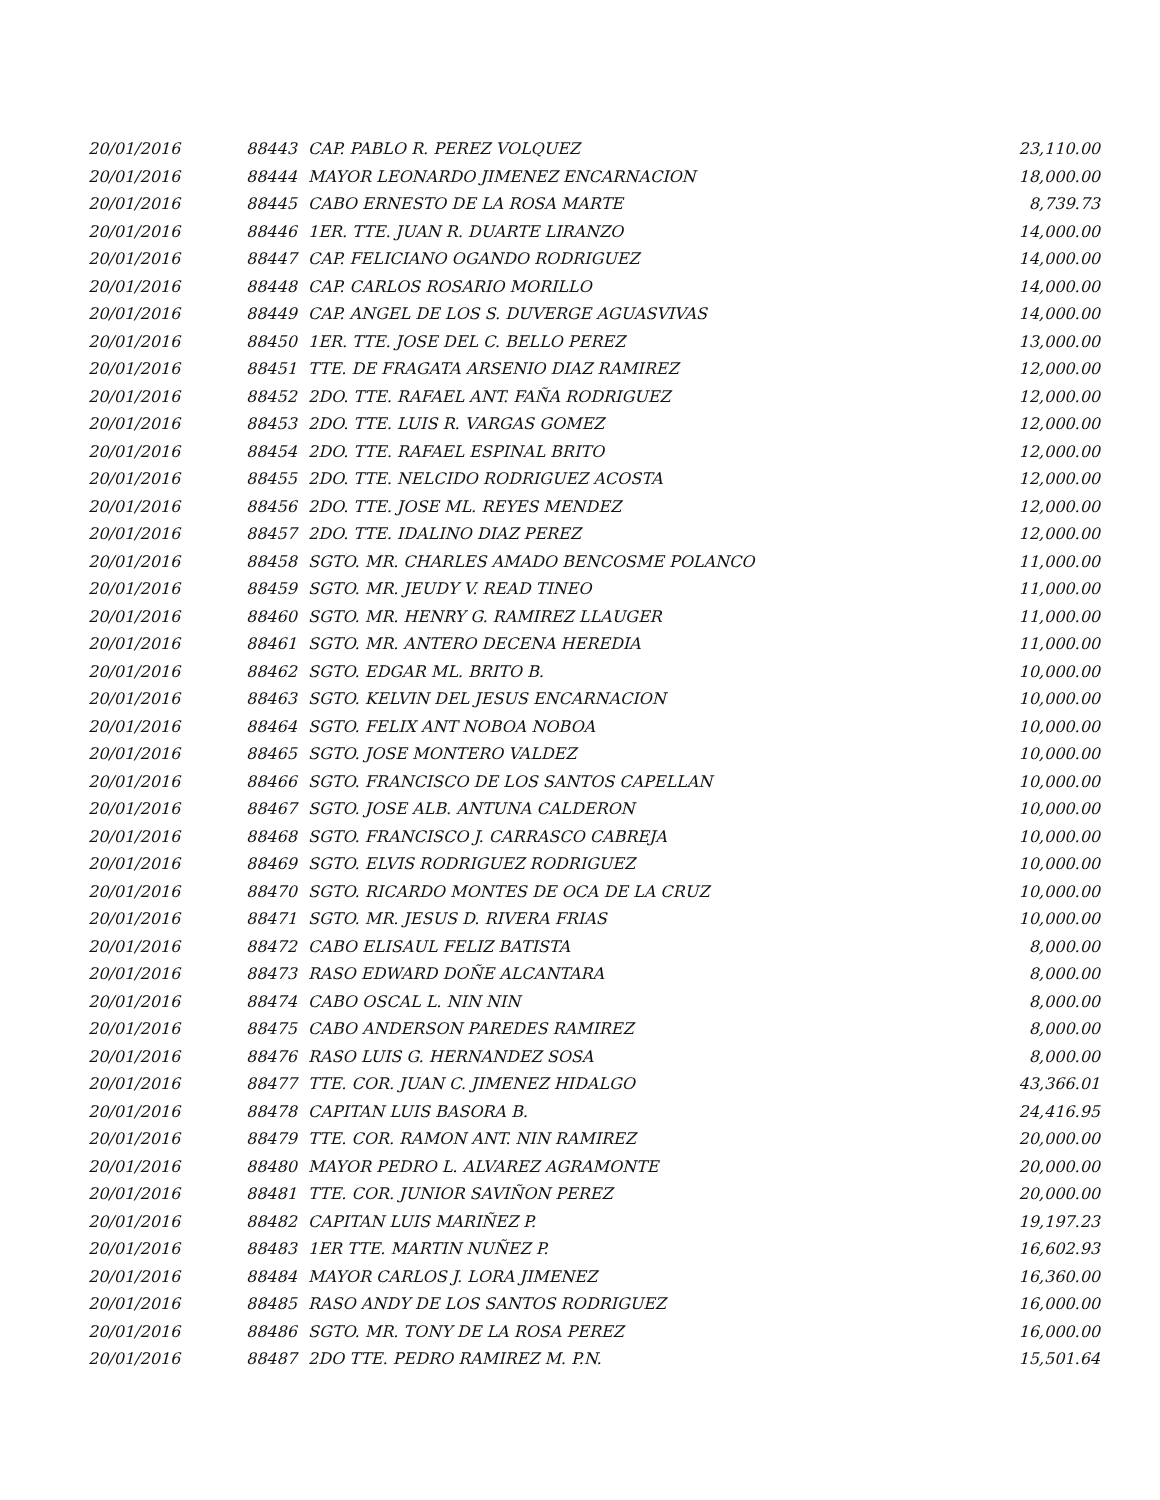| 20/01/2016 | 88443 | CAP. PABLO R. PEREZ VOLQUEZ | 23,110.00 |
| 20/01/2016 | 88444 | MAYOR LEONARDO JIMENEZ ENCARNACION | 18,000.00 |
| 20/01/2016 | 88445 | CABO ERNESTO DE LA ROSA MARTE | 8,739.73 |
| 20/01/2016 | 88446 | 1ER. TTE. JUAN R. DUARTE LIRANZO | 14,000.00 |
| 20/01/2016 | 88447 | CAP. FELICIANO OGANDO RODRIGUEZ | 14,000.00 |
| 20/01/2016 | 88448 | CAP. CARLOS ROSARIO MORILLO | 14,000.00 |
| 20/01/2016 | 88449 | CAP. ANGEL DE LOS S. DUVERGE AGUASVIVAS | 14,000.00 |
| 20/01/2016 | 88450 | 1ER. TTE. JOSE DEL C. BELLO PEREZ | 13,000.00 |
| 20/01/2016 | 88451 | TTE. DE FRAGATA ARSENIO DIAZ RAMIREZ | 12,000.00 |
| 20/01/2016 | 88452 | 2DO. TTE. RAFAEL ANT. FAÑA RODRIGUEZ | 12,000.00 |
| 20/01/2016 | 88453 | 2DO. TTE. LUIS R. VARGAS GOMEZ | 12,000.00 |
| 20/01/2016 | 88454 | 2DO. TTE. RAFAEL ESPINAL BRITO | 12,000.00 |
| 20/01/2016 | 88455 | 2DO. TTE. NELCIDO RODRIGUEZ ACOSTA | 12,000.00 |
| 20/01/2016 | 88456 | 2DO. TTE. JOSE ML. REYES MENDEZ | 12,000.00 |
| 20/01/2016 | 88457 | 2DO. TTE. IDALINO DIAZ PEREZ | 12,000.00 |
| 20/01/2016 | 88458 | SGTO. MR. CHARLES AMADO BENCOSME POLANCO | 11,000.00 |
| 20/01/2016 | 88459 | SGTO. MR. JEUDY V. READ TINEO | 11,000.00 |
| 20/01/2016 | 88460 | SGTO. MR. HENRY G. RAMIREZ LLAUGER | 11,000.00 |
| 20/01/2016 | 88461 | SGTO. MR. ANTERO DECENA HEREDIA | 11,000.00 |
| 20/01/2016 | 88462 | SGTO. EDGAR ML. BRITO B. | 10,000.00 |
| 20/01/2016 | 88463 | SGTO. KELVIN DEL JESUS ENCARNACION | 10,000.00 |
| 20/01/2016 | 88464 | SGTO. FELIX ANT NOBOA NOBOA | 10,000.00 |
| 20/01/2016 | 88465 | SGTO. JOSE MONTERO VALDEZ | 10,000.00 |
| 20/01/2016 | 88466 | SGTO. FRANCISCO DE LOS SANTOS CAPELLAN | 10,000.00 |
| 20/01/2016 | 88467 | SGTO. JOSE ALB. ANTUNA CALDERON | 10,000.00 |
| 20/01/2016 | 88468 | SGTO. FRANCISCO J. CARRASCO CABREJA | 10,000.00 |
| 20/01/2016 | 88469 | SGTO. ELVIS RODRIGUEZ RODRIGUEZ | 10,000.00 |
| 20/01/2016 | 88470 | SGTO. RICARDO MONTES DE OCA DE LA CRUZ | 10,000.00 |
| 20/01/2016 | 88471 | SGTO. MR. JESUS D. RIVERA FRIAS | 10,000.00 |
| 20/01/2016 | 88472 | CABO ELISAUL FELIZ BATISTA | 8,000.00 |
| 20/01/2016 | 88473 | RASO EDWARD DOÑE ALCANTARA | 8,000.00 |
| 20/01/2016 | 88474 | CABO OSCAL L. NIN NIN | 8,000.00 |
| 20/01/2016 | 88475 | CABO ANDERSON PAREDES RAMIREZ | 8,000.00 |
| 20/01/2016 | 88476 | RASO LUIS G. HERNANDEZ SOSA | 8,000.00 |
| 20/01/2016 | 88477 | TTE. COR. JUAN C. JIMENEZ HIDALGO | 43,366.01 |
| 20/01/2016 | 88478 | CAPITAN LUIS BASORA B. | 24,416.95 |
| 20/01/2016 | 88479 | TTE. COR. RAMON ANT. NIN RAMIREZ | 20,000.00 |
| 20/01/2016 | 88480 | MAYOR PEDRO L. ALVAREZ AGRAMONTE | 20,000.00 |
| 20/01/2016 | 88481 | TTE. COR. JUNIOR SAVIÑON PEREZ | 20,000.00 |
| 20/01/2016 | 88482 | CAPITAN LUIS MARIÑEZ P. | 19,197.23 |
| 20/01/2016 | 88483 | 1ER TTE. MARTIN NUÑEZ P. | 16,602.93 |
| 20/01/2016 | 88484 | MAYOR CARLOS J. LORA JIMENEZ | 16,360.00 |
| 20/01/2016 | 88485 | RASO ANDY DE LOS SANTOS RODRIGUEZ | 16,000.00 |
| 20/01/2016 | 88486 | SGTO. MR. TONY DE LA ROSA PEREZ | 16,000.00 |
| 20/01/2016 | 88487 | 2DO TTE. PEDRO RAMIREZ M. P.N. | 15,501.64 |